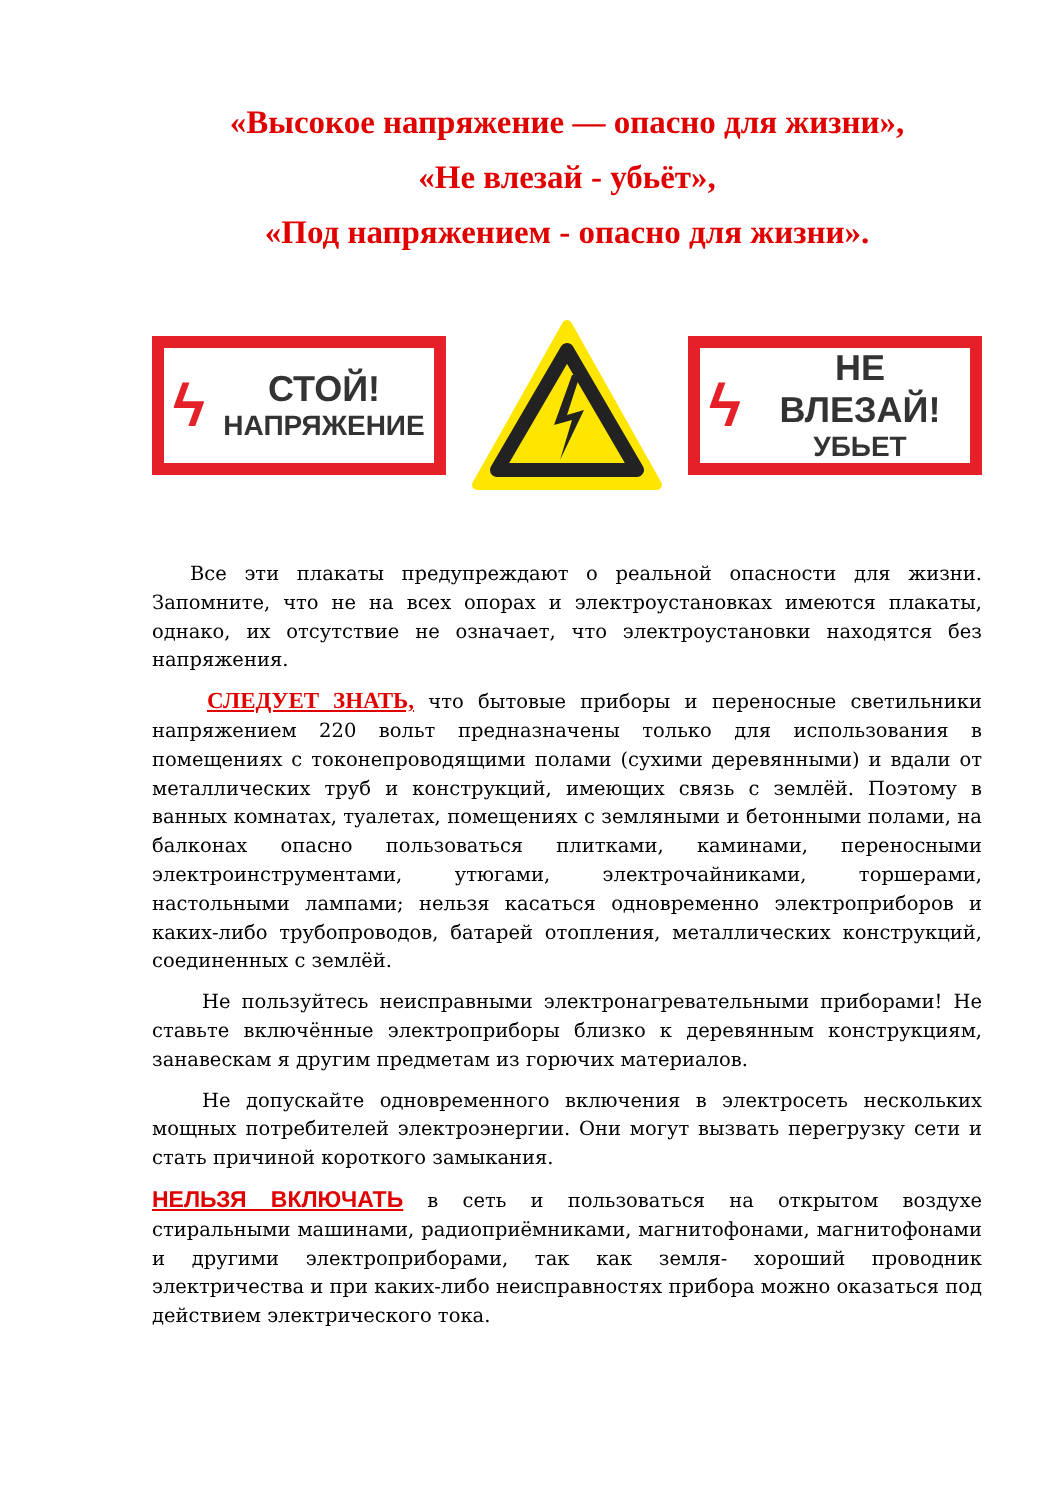«Высокое напряжение — опасно для жизни»,
«Не влезай - убьёт»,
«Под напряжением - опасно для жизни».
ϟ
СТОЙ!
НАПРЯЖЕНИЕ
ϟ
НЕ ВЛЕЗАЙ!
УБЬЕТ
Все эти плакаты предупреждают о реальной опасности для жизни. Запомните, что не на всех опорах и электроустановках имеются плакаты, однако, их отсутствие не означает, что электроустановки находятся без напряжения.
СЛЕДУЕТ ЗНАТЬ, что бытовые приборы и переносные светильники напряжением 220 вольт предназначены только для использования в помещениях с токонепроводящими полами (сухими деревянными) и вдали от металлических труб и конструкций, имеющих связь с землёй. Поэтому в ванных комнатах, туалетах, помещениях с земляными и бетонными полами, на балконах опасно пользоваться плитками, каминами, переносными электроинструментами, утюгами, электрочайниками, торшерами, настольными лампами; нельзя касаться одновременно электроприборов и каких-либо трубопроводов, батарей отопления, металлических конструкций, соединенных с землёй.
Не пользуйтесь неисправными электронагревательными приборами! Не ставьте включённые электроприборы близко к деревянным конструкциям, занавескам я другим предметам из горючих материалов.
Не допускайте одновременного включения в электросеть нескольких мощных потребителей электроэнергии. Они могут вызвать перегрузку сети и стать причиной короткого замыкания.
НЕЛЬЗЯ ВКЛЮЧАТЬ в сеть и пользоваться на открытом воздухе стиральными машинами, радиоприёмниками, магнитофонами, магнитофонами и другими электроприборами, так как земля- хороший проводник электричества и при каких-либо неисправностях прибора можно оказаться под действием электрического тока.